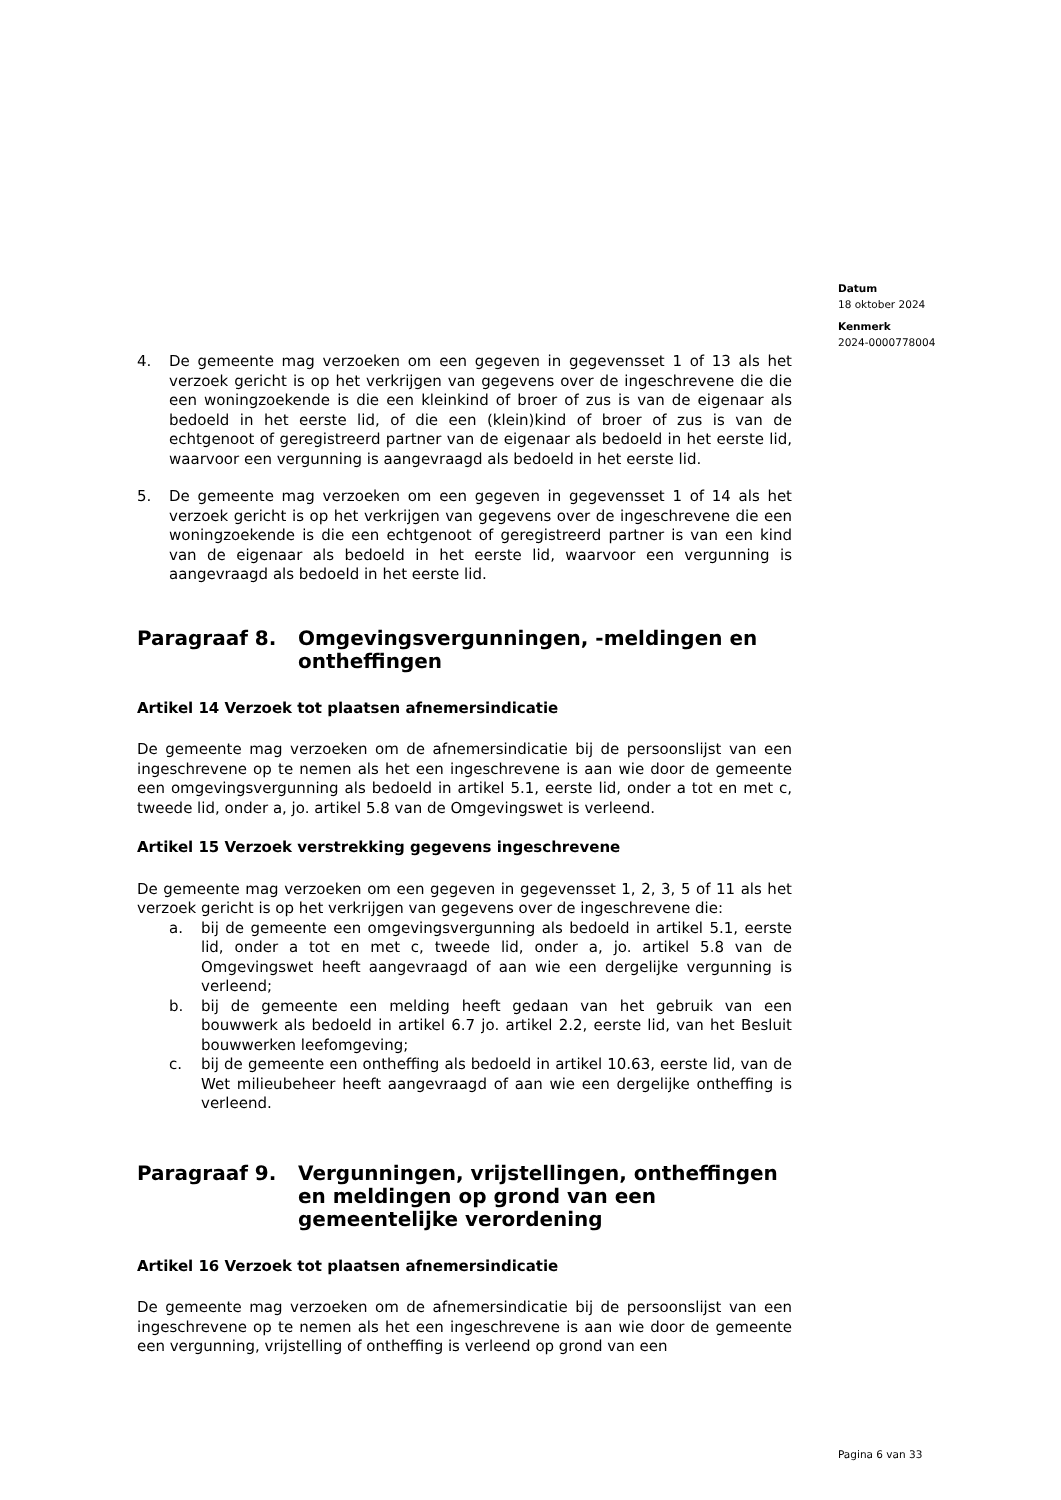Datum
18 oktober 2024
Kenmerk
2024-0000778004
4. De gemeente mag verzoeken om een gegeven in gegevensset 1 of 13 als het verzoek gericht is op het verkrijgen van gegevens over de ingeschrevene die die een woningzoekende is die een kleinkind of broer of zus is van de eigenaar als bedoeld in het eerste lid, of die een (klein)kind of broer of zus is van de echtgenoot of geregistreerd partner van de eigenaar als bedoeld in het eerste lid, waarvoor een vergunning is aangevraagd als bedoeld in het eerste lid.
5. De gemeente mag verzoeken om een gegeven in gegevensset 1 of 14 als het verzoek gericht is op het verkrijgen van gegevens over de ingeschrevene die een woningzoekende is die een echtgenoot of geregistreerd partner is van een kind van de eigenaar als bedoeld in het eerste lid, waarvoor een vergunning is aangevraagd als bedoeld in het eerste lid.
Paragraaf 8. Omgevingsvergunningen, -meldingen en ontheffingen
Artikel 14 Verzoek tot plaatsen afnemersindicatie
De gemeente mag verzoeken om de afnemersindicatie bij de persoonslijst van een ingeschrevene op te nemen als het een ingeschrevene is aan wie door de gemeente een omgevingsvergunning als bedoeld in artikel 5.1, eerste lid, onder a tot en met c, tweede lid, onder a, jo. artikel 5.8 van de Omgevingswet is verleend.
Artikel 15 Verzoek verstrekking gegevens ingeschrevene
De gemeente mag verzoeken om een gegeven in gegevensset 1, 2, 3, 5 of 11 als het verzoek gericht is op het verkrijgen van gegevens over de ingeschrevene die:
a. bij de gemeente een omgevingsvergunning als bedoeld in artikel 5.1, eerste lid, onder a tot en met c, tweede lid, onder a, jo. artikel 5.8 van de Omgevingswet heeft aangevraagd of aan wie een dergelijke vergunning is verleend;
b. bij de gemeente een melding heeft gedaan van het gebruik van een bouwwerk als bedoeld in artikel 6.7 jo. artikel 2.2, eerste lid, van het Besluit bouwwerken leefomgeving;
c. bij de gemeente een ontheffing als bedoeld in artikel 10.63, eerste lid, van de Wet milieubeheer heeft aangevraagd of aan wie een dergelijke ontheffing is verleend.
Paragraaf 9. Vergunningen, vrijstellingen, ontheffingen en meldingen op grond van een gemeentelijke verordening
Artikel 16 Verzoek tot plaatsen afnemersindicatie
De gemeente mag verzoeken om de afnemersindicatie bij de persoonslijst van een ingeschrevene op te nemen als het een ingeschrevene is aan wie door de gemeente een vergunning, vrijstelling of ontheffing is verleend op grond van een
Pagina 6 van 33